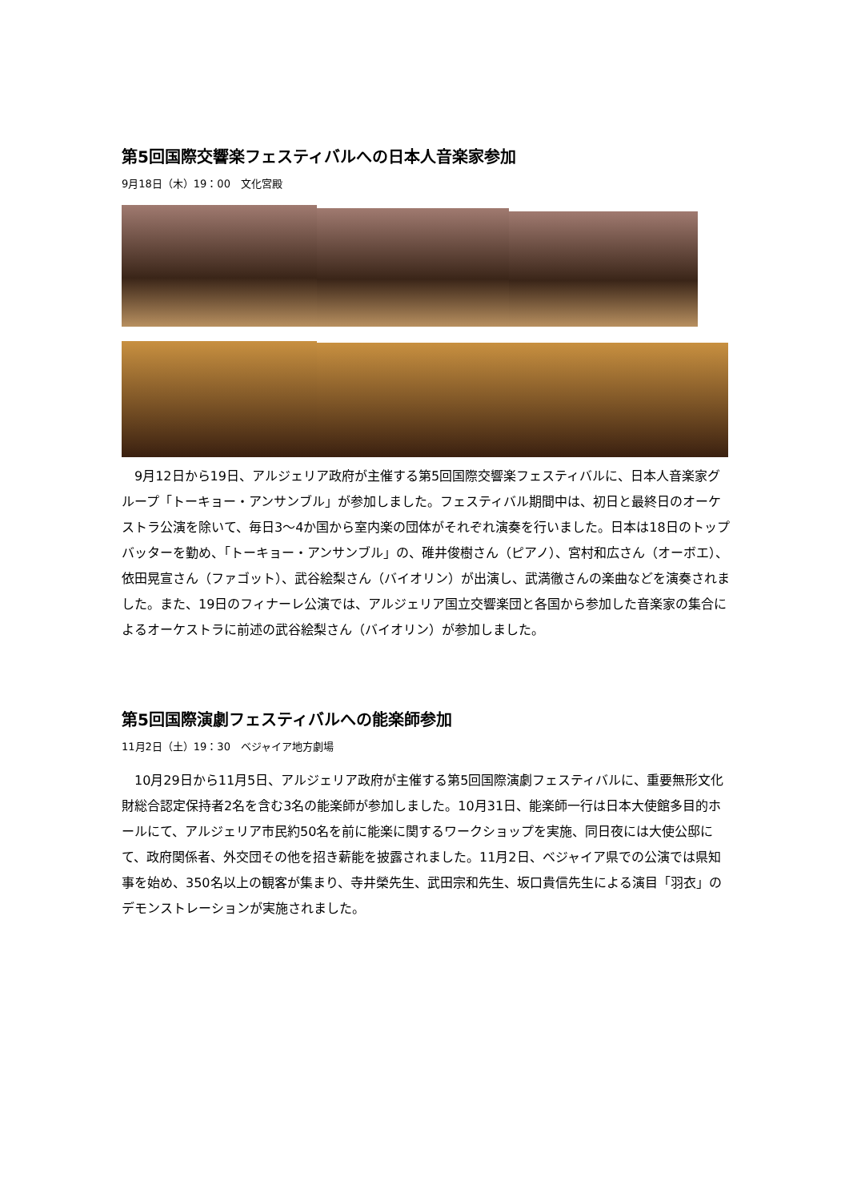第5回国際交響楽フェスティバルへの日本人音楽家参加
9月18日（木）19：00　文化宮殿
9月12日から19日、アルジェリア政府が主催する第5回国際交響楽フェスティバルに、日本人音楽家グループ「トーキョー・アンサンブル」が参加しました。フェスティバル期間中は、初日と最終日のオーケストラ公演を除いて、毎日3～4か国から室内楽の団体がそれぞれ演奏を行いました。日本は18日のトップバッターを勤め、「トーキョー・アンサンブル」の、碓井俊樹さん（ピアノ）、宮村和広さん（オーボエ）、依田晃宣さん（ファゴット）、武谷絵梨さん（バイオリン）が出演し、武満徹さんの楽曲などを演奏されました。また、19日のフィナーレ公演では、アルジェリア国立交響楽団と各国から参加した音楽家の集合によるオーケストラに前述の武谷絵梨さん（バイオリン）が参加しました。
第5回国際演劇フェスティバルへの能楽師参加
11月2日（土）19：30　ベジャイア地方劇場
10月29日から11月5日、アルジェリア政府が主催する第5回国際演劇フェスティバルに、重要無形文化財総合認定保持者2名を含む3名の能楽師が参加しました。10月31日、能楽師一行は日本大使館多目的ホールにて、アルジェリア市民約50名を前に能楽に関するワークショップを実施、同日夜には大使公邸にて、政府関係者、外交団その他を招き薪能を披露されました。11月2日、ベジャイア県での公演では県知事を始め、350名以上の観客が集まり、寺井榮先生、武田宗和先生、坂口貴信先生による演目「羽衣」のデモンストレーションが実施されました。